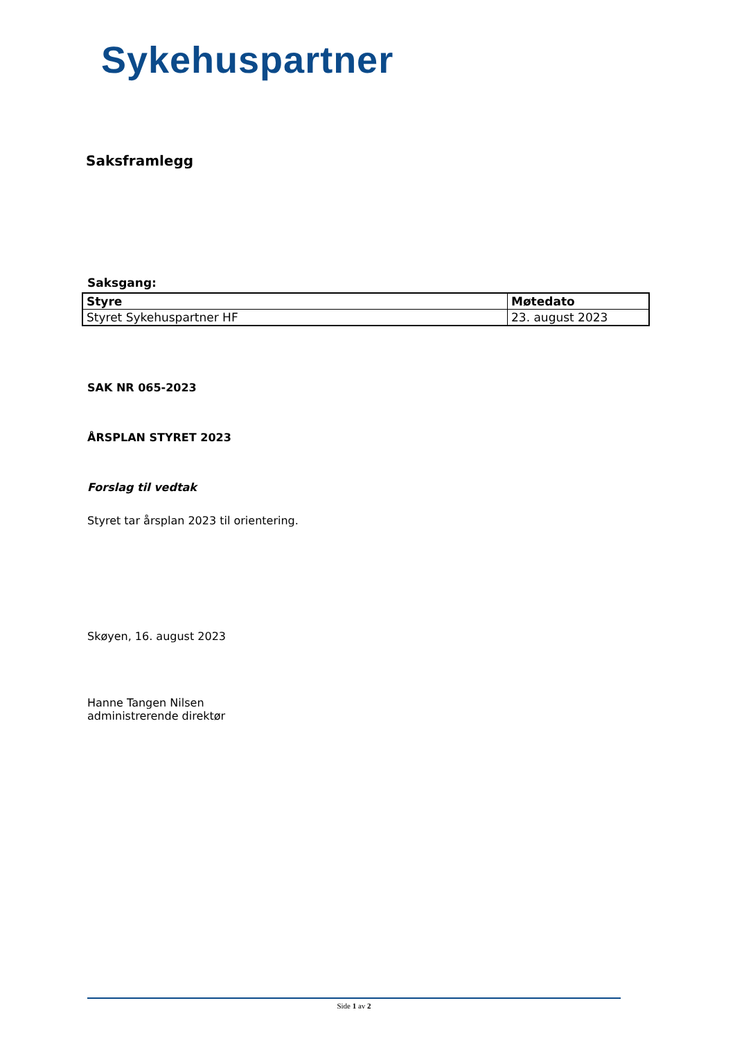Sykehuspartner
Saksframlegg
Saksgang:
| Styre | Møtedato |
| --- | --- |
| Styret Sykehuspartner HF | 23. august 2023 |
SAK NR 065-2023
ÅRSPLAN STYRET 2023
Forslag til vedtak
Styret tar årsplan 2023 til orientering.
Skøyen, 16. august 2023
Hanne Tangen Nilsen
administrerende direktør
Side 1 av 2